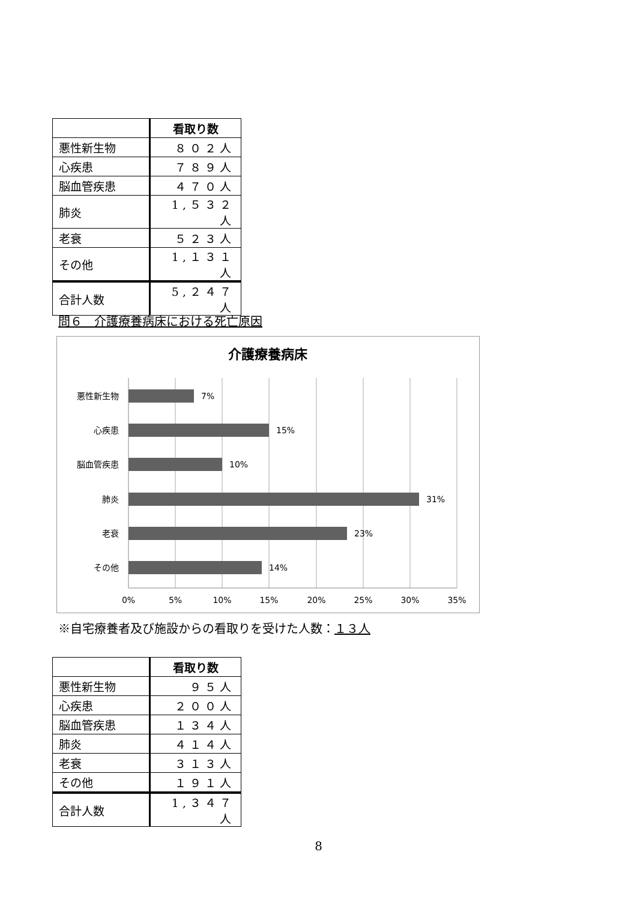| | 看取り数 |
| --- | --- |
| 悪性新生物 | ８０２人 |
| 心疾患 | ７８９人 |
| 脳血管疾患 | ４７０人 |
| 肺炎 | 1,５３２人 |
| 老衰 | ５２３人 |
| その他 | 1,１３１人 |
| 合計人数 | 5,２４７人 |
問６　介護療養病床における死亡原因
介護療養病床
悪性新生物
心疾患
脳血管疾患
肺炎
老衰
その他
7%
15%
10%
31%
23%
14%
0%
5%
10%
15%
20%
25%
30%
35%
※自宅療養者及び施設からの看取りを受けた人数：１３人
| | 看取り数 |
| --- | --- |
| 悪性新生物 | ９５人 |
| 心疾患 | ２００人 |
| 脳血管疾患 | １３４人 |
| 肺炎 | ４１４人 |
| 老衰 | ３１３人 |
| その他 | １９１人 |
| 合計人数 | 1,３４７人 |
8